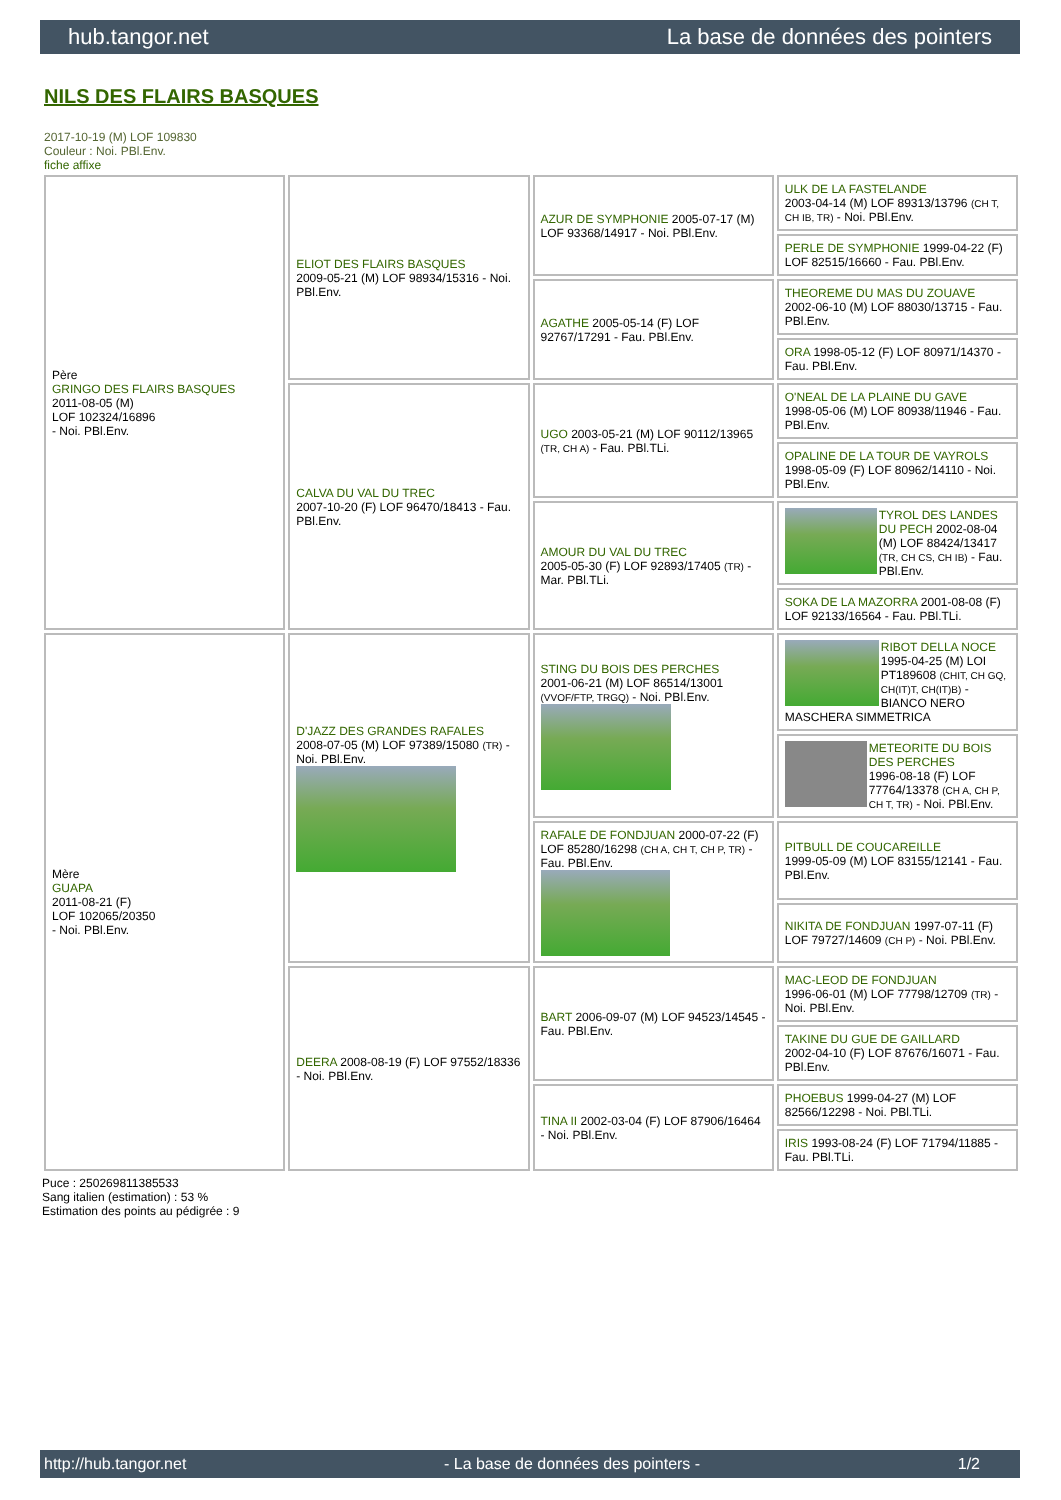hub.tangor.net La base de données des pointers
NILS DES FLAIRS BASQUES
2017-10-19 (M) LOF 109830
Couleur : Noi. PBl.Env.
fiche affixe
| Père GRINGO DES FLAIRS BASQUES 2011-08-05 (M) LOF 102324/16896 - Noi. PBl.Env. | ELIOT DES FLAIRS BASQUES 2009-05-21 (M) LOF 98934/15316 - Noi. PBl.Env. | AZUR DE SYMPHONIE 2005-07-17 (M) LOF 93368/14917 - Noi. PBl.Env. | ULK DE LA FASTELANDE 2003-04-14 (M) LOF 89313/13796 (CH T, CH IB, TR) - Noi. PBl.Env. |
| | | | PERLE DE SYMPHONIE 1999-04-22 (F) LOF 82515/16660 - Fau. PBl.Env. |
| | | AGATHE 2005-05-14 (F) LOF 92767/17291 - Fau. PBl.Env. | THEOREME DU MAS DU ZOUAVE 2002-06-10 (M) LOF 88030/13715 - Fau. PBl.Env. |
| | | | ORA 1998-05-12 (F) LOF 80971/14370 - Fau. PBl.Env. |
| | CALVA DU VAL DU TREC 2007-10-20 (F) LOF 96470/18413 - Fau. PBl.Env. | UGO 2003-05-21 (M) LOF 90112/13965 (TR, CH A) - Fau. PBl.TLi. | O'NEAL DE LA PLAINE DU GAVE 1998-05-06 (M) LOF 80938/11946 - Fau. PBl.Env. |
| | | | OPALINE DE LA TOUR DE VAYROLS 1998-05-09 (F) LOF 80962/14110 - Noi. PBl.Env. |
| | | AMOUR DU VAL DU TREC 2005-05-30 (F) LOF 92893/17405 (TR) - Mar. PBl.TLi. | TYROL DES LANDES DU PECH 2002-08-04 (M) LOF 88424/13417 (TR, CH CS, CH IB) - Fau. PBl.Env. |
| | | | SOKA DE LA MAZORRA 2001-08-08 (F) LOF 92133/16564 - Fau. PBl.TLi. |
| Mère GUAPA 2011-08-21 (F) LOF 102065/20350 - Noi. PBl.Env. | D'JAZZ DES GRANDES RAFALES 2008-07-05 (M) LOF 97389/15080 (TR) - Noi. PBl.Env. | STING DU BOIS DES PERCHES 2001-06-21 (M) LOF 86514/13001 (VVOF/FTP, TRGQ) - Noi. PBl.Env. | RIBOT DELLA NOCE 1995-04-25 (M) LOI PT189608 (CHIT, CH GQ, CH(IT)T, CH(IT)B) - BIANCO NERO MASCHERA SIMMETRICA |
| | | | METEORITE DU BOIS DES PERCHES 1996-08-18 (F) LOF 77764/13378 (CH A, CH P, CH T, TR) - Noi. PBl.Env. |
| | | RAFALE DE FONDJUAN 2000-07-22 (F) LOF 85280/16298 (CH A, CH T, CH P, TR) - Fau. PBl.Env. | PITBULL DE COUCAREILLE 1999-05-09 (M) LOF 83155/12141 - Fau. PBl.Env. |
| | | | NIKITA DE FONDJUAN 1997-07-11 (F) LOF 79727/14609 (CH P) - Noi. PBl.Env. |
| | DEERA 2008-08-19 (F) LOF 97552/18336 - Noi. PBl.Env. | BART 2006-09-07 (M) LOF 94523/14545 - Fau. PBl.Env. | MAC-LEOD DE FONDJUAN 1996-06-01 (M) LOF 77798/12709 (TR) - Noi. PBl.Env. |
| | | | TAKINE DU GUE DE GAILLARD 2002-04-10 (F) LOF 87676/16071 - Fau. PBl.Env. |
| | | TINA II 2002-03-04 (F) LOF 87906/16464 - Noi. PBl.Env. | PHOEBUS 1999-04-27 (M) LOF 82566/12298 - Noi. PBl.TLi. |
| | | | IRIS 1993-08-24 (F) LOF 71794/11885 - Fau. PBl.TLi. |
Puce : 250269811385533
Sang italien (estimation) : 53 %
Estimation des points au pédigrée : 9
http://hub.tangor.net - La base de données des pointers - 1/2